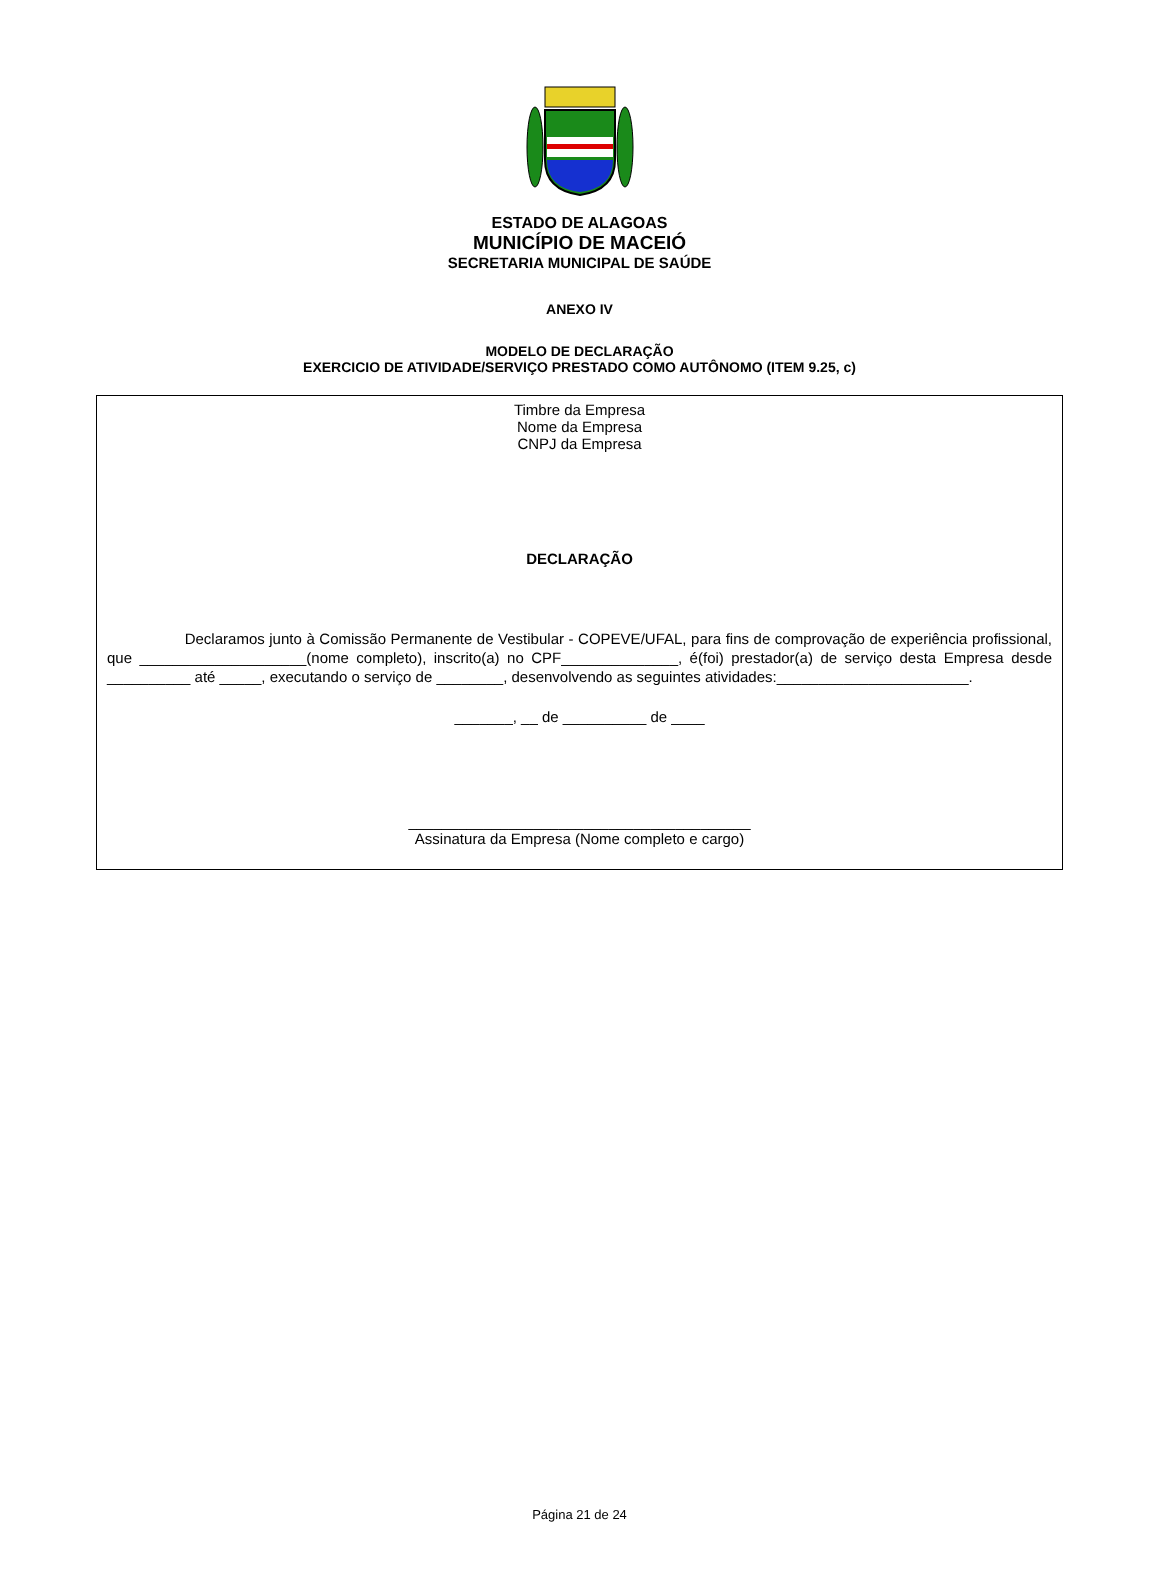ESTADO DE ALAGOAS
MUNICÍPIO DE MACEIÓ
SECRETARIA MUNICIPAL DE SAÚDE
ANEXO IV
MODELO DE DECLARAÇÃO
EXERCICIO DE ATIVIDADE/SERVIÇO PRESTADO COMO AUTÔNOMO (ITEM 9.25, c)
Timbre da Empresa
Nome da Empresa
CNPJ da Empresa
DECLARAÇÃO
Declaramos junto à Comissão Permanente de Vestibular - COPEVE/UFAL, para fins de comprovação de experiência profissional, que ____________________(nome completo), inscrito(a) no CPF______________, é(foi) prestador(a) de serviço desta Empresa desde __________ até _____, executando o serviço de ________, desenvolvendo as seguintes atividades:_______________________.
_______, __ de __________ de ____
_________________________________________
Assinatura da Empresa (Nome completo e cargo)
Página 21 de 24